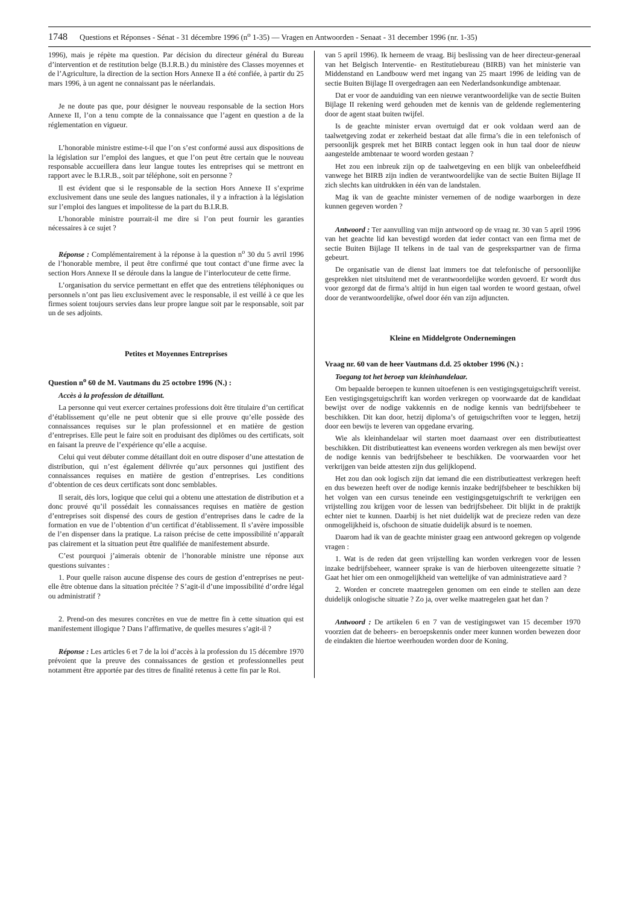1748 Questions et Réponses - Sénat - 31 décembre 1996 (n<sup>o</sup> 1-35) — Vragen en Antwoorden - Senaat - 31 december 1996 (nr. 1-35)
1996), mais je répète ma question. Par décision du directeur général du Bureau d’intervention et de restitution belge (B.I.R.B.) du ministère des Classes moyennes et de l’Agriculture, la direction de la section Hors Annexe II a été confiée, à partir du 25 mars 1996, à un agent ne connaissant pas le néerlandais.
Je ne doute pas que, pour désigner le nouveau responsable de la section Hors Annexe II, l’on a tenu compte de la connaissance que l’agent en question a de la réglementation en vigueur.
L’honorable ministre estime-t-il que l’on s’est conformé aussi aux dispositions de la législation sur l’emploi des langues, et que l’on peut être certain que le nouveau responsable accueillera dans leur langue toutes les entreprises qui se mettront en rapport avec le B.I.R.B., soit par téléphone, soit en personne ?
Il est évident que si le responsable de la section Hors Annexe II s’exprime exclusivement dans une seule des langues nationales, il y a infraction à la législation sur l’emploi des langues et impolitesse de la part du B.I.R.B.
L’honorable ministre pourrait-il me dire si l’on peut fournir les garanties nécessaires à ce sujet ?
Réponse : Complémentairement à la réponse à la question n<sup>o</sup> 30 du 5 avril 1996 de l’honorable membre, il peut être confirmé que tout contact d’une firme avec la section Hors Annexe II se déroule dans la langue de l’interlocuteur de cette firme.
L’organisation du service permettant en effet que des entretiens téléphoniques ou personnels n’ont pas lieu exclusivement avec le responsable, il est veillé à ce que les firmes soient toujours servies dans leur propre langue soit par le responsable, soit par un de ses adjoints.
Petites et Moyennes Entreprises
Question n<sup>o</sup> 60 de M. Vautmans du 25 octobre 1996 (N.) :
Accès à la profession de détaillant.
La personne qui veut exercer certaines professions doit être titulaire d’un certificat d’établissement qu’elle ne peut obtenir que si elle prouve qu’elle possède des connaissances requises sur le plan professionnel et en matière de gestion d’entreprises. Elle peut le faire soit en produisant des diplômes ou des certificats, soit en faisant la preuve de l’expérience qu’elle a acquise.
Celui qui veut débuter comme détaillant doit en outre disposer d’une attestation de distribution, qui n’est également délivrée qu’aux personnes qui justifient des connaissances requises en matière de gestion d’entreprises. Les conditions d’obtention de ces deux certificats sont donc semblables.
Il serait, dès lors, logique que celui qui a obtenu une attestation de distribution et a donc prouvé qu’il possédait les connaissances requises en matière de gestion d’entreprises soit dispensé des cours de gestion d’entreprises dans le cadre de la formation en vue de l’obtention d’un certificat d’établissement. Il s’avère impossible de l’en dispenser dans la pratique. La raison précise de cette impossibilité n’apparaît pas clairement et la situation peut être qualifiée de manifestement absurde.
C’est pourquoi j’aimerais obtenir de l’honorable ministre une réponse aux questions suivantes :
1. Pour quelle raison aucune dispense des cours de gestion d’entreprises ne peut-elle être obtenue dans la situation précitée ? S’agit-il d’une impossibilité d’ordre légal ou administratif ?
2. Prend-on des mesures concrètes en vue de mettre fin à cette situation qui est manifestement illogique ? Dans l’affirmative, de quelles mesures s’agit-il ?
Réponse : Les articles 6 et 7 de la loi d’accès à la profession du 15 décembre 1970 prévoient que la preuve des connaissances de gestion et professionnelles peut notamment être apportée par des titres de finalité retenus à cette fin par le Roi.
van 5 april 1996). Ik herneem de vraag. Bij beslissing van de heer directeur-generaal van het Belgisch Interventie- en Restitutiebureau (BIRB) van het ministerie van Middenstand en Landbouw werd met ingang van 25 maart 1996 de leiding van de sectie Buiten Bijlage II overgedragen aan een Nederlandsonkundige ambtenaar.
Dat er voor de aanduiding van een nieuwe verantwoordelijke van de sectie Buiten Bijlage II rekening werd gehouden met de kennis van de geldende reglementering door de agent staat buiten twijfel.
Is de geachte minister ervan overtuigd dat er ook voldaan werd aan de taalwetgeving zodat er zekerheid bestaat dat alle firma’s die in een telefonisch of persoonlijk gesprek met het BIRB contact leggen ook in hun taal door de nieuw aangestelde ambtenaar te woord worden gestaan ?
Het zou een inbreuk zijn op de taalwetgeving en een blijk van onbeleefdheid vanwege het BIRB zijn indien de verantwoordelijke van de sectie Buiten Bijlage II zich slechts kan uitdrukken in één van de landstalen.
Mag ik van de geachte minister vernemen of de nodige waarborgen in deze kunnen gegeven worden ?
Antwoord : Ter aanvulling van mijn antwoord op de vraag nr. 30 van 5 april 1996 van het geachte lid kan bevestigd worden dat ieder contact van een firma met de sectie Buiten Bijlage II telkens in de taal van de gesprekspartner van de firma gebeurt.
De organisatie van de dienst laat immers toe dat telefonische of persoonlijke gesprekken niet uitsluitend met de verantwoordelijke worden gevoerd. Er wordt dus voor gezorgd dat de firma’s altijd in hun eigen taal worden te woord gestaan, ofwel door de verantwoordelijke, ofwel door één van zijn adjuncten.
Kleine en Middelgrote Ondernemingen
Vraag nr. 60 van de heer Vautmans d.d. 25 oktober 1996 (N.) :
Toegang tot het beroep van kleinhandelaar.
Om bepaalde beroepen te kunnen uitoefenen is een vestigingsgetuigschrift vereist. Een vestigingsgetuigschrift kan worden verkregen op voorwaarde dat de kandidaat bewijst over de nodige vakkennis en de nodige kennis van bedrijfsbeheer te beschikken. Dit kan door, hetzij diploma’s of getuigschriften voor te leggen, hetzij door een bewijs te leveren van opgedane ervaring.
Wie als kleinhandelaar wil starten moet daarnaast over een distributieattest beschikken. Dit distributieattest kan eveneens worden verkregen als men bewijst over de nodige kennis van bedrijfsbeheer te beschikken. De voorwaarden voor het verkrijgen van beide attesten zijn dus gelijklopend.
Het zou dan ook logisch zijn dat iemand die een distributieattest verkregen heeft en dus bewezen heeft over de nodige kennis inzake bedrijfsbeheer te beschikken bij het volgen van een cursus teneinde een vestigingsgetuigschrift te verkrijgen een vrijstelling zou krijgen voor de lessen van bedrijfsbeheer. Dit blijkt in de praktijk echter niet te kunnen. Daarbij is het niet duidelijk wat de precieze reden van deze onmogelijkheid is, ofschoon de situatie duidelijk absurd is te noemen.
Daarom had ik van de geachte minister graag een antwoord gekregen op volgende vragen :
1. Wat is de reden dat geen vrijstelling kan worden verkregen voor de lessen inzake bedrijfsbeheer, wanneer sprake is van de hierboven uiteengezette situatie ? Gaat het hier om een onmogelijkheid van wettelijke of van administratieve aard ?
2. Worden er concrete maatregelen genomen om een einde te stellen aan deze duidelijk onlogische situatie ? Zo ja, over welke maatregelen gaat het dan ?
Antwoord : De artikelen 6 en 7 van de vestigingswet van 15 december 1970 voorzien dat de beheers- en beroepskennis onder meer kunnen worden bewezen door de eindakten die hiertoe weerhouden worden door de Koning.